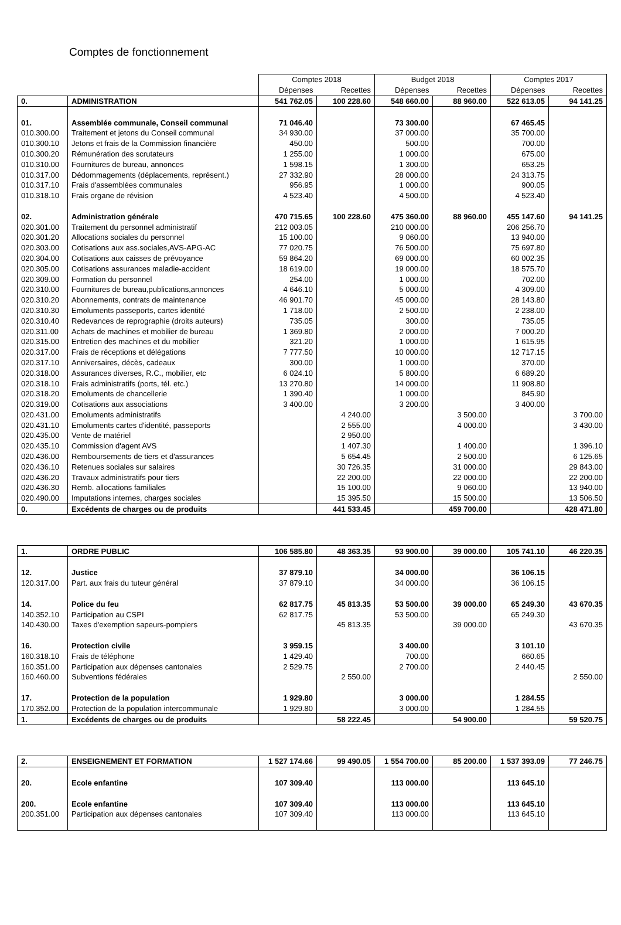Comptes de fonctionnement
| | | Comptes 2018 | | Budget 2018 | | Comptes 2017 | |
| --- | --- | --- | --- | --- | --- | --- | --- |
| | | Dépenses | Recettes | Dépenses | Recettes | Dépenses | Recettes |
| 0. | ADMINISTRATION | 541 762.05 | 100 228.60 | 548 660.00 | 88 960.00 | 522 613.05 | 94 141.25 |
| 01. | Assemblée communale, Conseil communal | 71 046.40 | | 73 300.00 | | 67 465.45 | |
| 010.300.00 | Traitement et jetons du Conseil communal | 34 930.00 | | 37 000.00 | | 35 700.00 | |
| 010.300.10 | Jetons et frais de la Commission financière | 450.00 | | 500.00 | | 700.00 | |
| 010.300.20 | Rémunération des scrutateurs | 1 255.00 | | 1 000.00 | | 675.00 | |
| 010.310.00 | Fournitures de bureau, annonces | 1 598.15 | | 1 300.00 | | 653.25 | |
| 010.317.00 | Dédommagements (déplacements, représent.) | 27 332.90 | | 28 000.00 | | 24 313.75 | |
| 010.317.10 | Frais d'assemblées communales | 956.95 | | 1 000.00 | | 900.05 | |
| 010.318.10 | Frais organe de révision | 4 523.40 | | 4 500.00 | | 4 523.40 | |
| 02. | Administration générale | 470 715.65 | 100 228.60 | 475 360.00 | 88 960.00 | 455 147.60 | 94 141.25 |
| 020.301.00 | Traitement du personnel administratif | 212 003.05 | | 210 000.00 | | 206 256.70 | |
| 020.301.20 | Allocations sociales du personnel | 15 100.00 | | 9 060.00 | | 13 940.00 | |
| 020.303.00 | Cotisations aux ass.sociales,AVS-APG-AC | 77 020.75 | | 76 500.00 | | 75 697.80 | |
| 020.304.00 | Cotisations aux caisses de prévoyance | 59 864.20 | | 69 000.00 | | 60 002.35 | |
| 020.305.00 | Cotisations assurances maladie-accident | 18 619.00 | | 19 000.00 | | 18 575.70 | |
| 020.309.00 | Formation du personnel | 254.00 | | 1 000.00 | | 702.00 | |
| 020.310.00 | Fournitures de bureau,publications,annonces | 4 646.10 | | 5 000.00 | | 4 309.00 | |
| 020.310.20 | Abonnements, contrats de maintenance | 46 901.70 | | 45 000.00 | | 28 143.80 | |
| 020.310.30 | Emoluments passeports, cartes identité | 1 718.00 | | 2 500.00 | | 2 238.00 | |
| 020.310.40 | Redevances de reprographie (droits auteurs) | 735.05 | | 300.00 | | 735.05 | |
| 020.311.00 | Achats de machines et mobilier de bureau | 1 369.80 | | 2 000.00 | | 7 000.20 | |
| 020.315.00 | Entretien des machines et du mobilier | 321.20 | | 1 000.00 | | 1 615.95 | |
| 020.317.00 | Frais de réceptions et délégations | 7 777.50 | | 10 000.00 | | 12 717.15 | |
| 020.317.10 | Anniversaires, décès, cadeaux | 300.00 | | 1 000.00 | | 370.00 | |
| 020.318.00 | Assurances diverses, R.C., mobilier, etc | 6 024.10 | | 5 800.00 | | 6 689.20 | |
| 020.318.10 | Frais administratifs (ports, tél. etc.) | 13 270.80 | | 14 000.00 | | 11 908.80 | |
| 020.318.20 | Emoluments de chancellerie | 1 390.40 | | 1 000.00 | | 845.90 | |
| 020.319.00 | Cotisations aux associations | 3 400.00 | | 3 200.00 | | 3 400.00 | |
| 020.431.00 | Emoluments administratifs | | 4 240.00 | | 3 500.00 | | 3 700.00 |
| 020.431.10 | Emoluments cartes d'identité, passeports | | 2 555.00 | | 4 000.00 | | 3 430.00 |
| 020.435.00 | Vente de matériel | | 2 950.00 | | | | |
| 020.435.10 | Commission d'agent AVS | | 1 407.30 | | 1 400.00 | | 1 396.10 |
| 020.436.00 | Remboursements de tiers et d'assurances | | 5 654.45 | | 2 500.00 | | 6 125.65 |
| 020.436.10 | Retenues sociales sur salaires | | 30 726.35 | | 31 000.00 | | 29 843.00 |
| 020.436.20 | Travaux administratifs pour tiers | | 22 200.00 | | 22 000.00 | | 22 200.00 |
| 020.436.30 | Remb. allocations familiales | | 15 100.00 | | 9 060.00 | | 13 940.00 |
| 020.490.00 | Imputations internes, charges sociales | | 15 395.50 | | 15 500.00 | | 13 506.50 |
| 0. | Excédents de charges ou de produits | | 441 533.45 | | 459 700.00 | | 428 471.80 |
| 1. | ORDRE PUBLIC | 106 585.80 | 48 363.35 | 93 900.00 | 39 000.00 | 105 741.10 | 46 220.35 |
| 12. | Justice | 37 879.10 | | 34 000.00 | | 36 106.15 | |
| 120.317.00 | Part. aux frais du tuteur général | 37 879.10 | | 34 000.00 | | 36 106.15 | |
| 14. | Police du feu | 62 817.75 | 45 813.35 | 53 500.00 | 39 000.00 | 65 249.30 | 43 670.35 |
| 140.352.10 | Participation au CSPI | 62 817.75 | | 53 500.00 | | 65 249.30 | |
| 140.430.00 | Taxes d'exemption sapeurs-pompiers | | 45 813.35 | | 39 000.00 | | 43 670.35 |
| 16. | Protection civile | 3 959.15 | | 3 400.00 | | 3 101.10 | |
| 160.318.10 | Frais de téléphone | 1 429.40 | | 700.00 | | 660.65 | |
| 160.351.00 | Participation aux dépenses cantonales | 2 529.75 | | 2 700.00 | | 2 440.45 | |
| 160.460.00 | Subventions fédérales | | 2 550.00 | | | | 2 550.00 |
| 17. | Protection de la population | 1 929.80 | | 3 000.00 | | 1 284.55 | |
| 170.352.00 | Protection de la population intercommunale | 1 929.80 | | 3 000.00 | | 1 284.55 | |
| 1. | Excédents de charges ou de produits | | 58 222.45 | | 54 900.00 | | 59 520.75 |
| 2. | ENSEIGNEMENT ET FORMATION | 1 527 174.66 | 99 490.05 | 1 554 700.00 | 85 200.00 | 1 537 393.09 | 77 246.75 |
| 20. | Ecole enfantine | 107 309.40 | | 113 000.00 | | 113 645.10 | |
| 200. | Ecole enfantine | 107 309.40 | | 113 000.00 | | 113 645.10 | |
| 200.351.00 | Participation aux dépenses cantonales | 107 309.40 | | 113 000.00 | | 113 645.10 | |